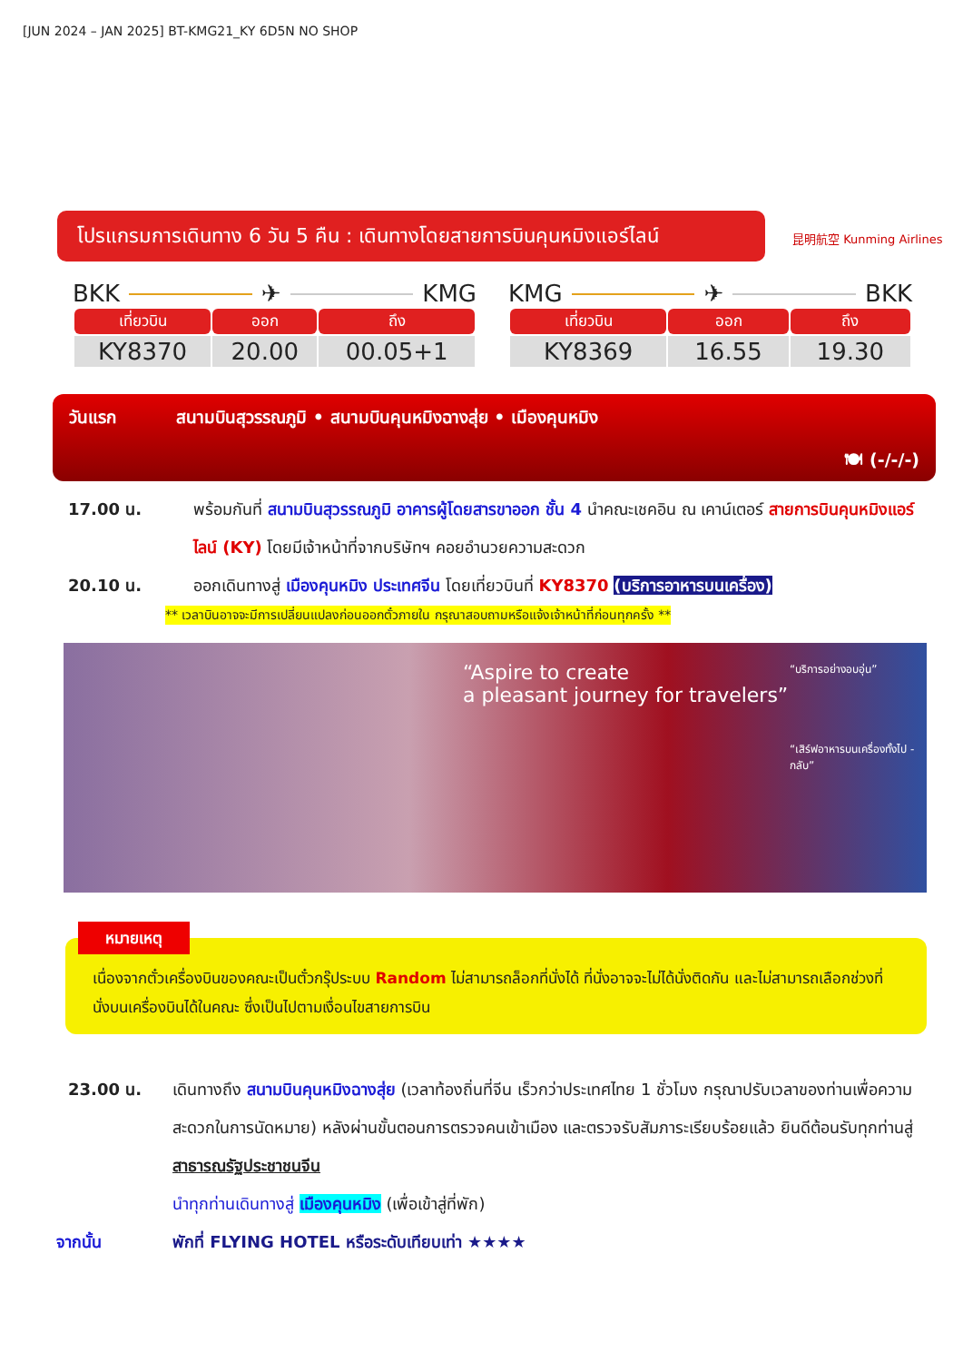[JUN 2024 – JAN 2025] BT-KMG21_KY 6D5N NO SHOP
โปรแกรมการเดินทาง 6 วัน 5 คืน : เดินทางโดยสายการบินคุนหมิงแอร์ไลน์
昆明航空 Kunming Airlines
BKK ✈ KMG
| เที่ยวบิน | ออก | ถึง |
| --- | --- | --- |
| KY8370 | 20.00 | 00.05+1 |
KMG ✈ BKK
| เที่ยวบิน | ออก | ถึง |
| --- | --- | --- |
| KY8369 | 16.55 | 19.30 |
วันแรก สนามบินสุวรรณภูมิ • สนามบินคุนหมิงฉางสุ่ย • เมืองคุนหมิง
🍽 (-/-/-)
17.00 น. พร้อมกันที่ สนามบินสุวรรณภูมิ อาคารผู้โดยสารขาออก ชั้น 4 นำคณะเชคอิน ณ เคาน์เตอร์ สายการบินคุนหมิงแอร์ไลน์ (KY) โดยมีเจ้าหน้าที่จากบริษัทฯ คอยอำนวยความสะดวก
20.10 น. ออกเดินทางสู่ เมืองคุนหมิง ประเทศจีน โดยเที่ยวบินที่ KY8370 (บริการอาหารบนเครื่อง)
** เวลาบินอาจจะมีการเปลี่ยนแปลงก่อนออกตั๋วภายใน กรุณาสอบถามหรือแจ้งเจ้าหน้าที่ก่อนทุกครั้ง **
“Aspire to create
a pleasant journey for travelers”
“บริการอย่างอบอุ่น”
“เสิร์ฟอาหารบนเครื่องทั้งไป - กลับ”
หมายเหตุ
เนื่องจากตั๋วเครื่องบินของคณะเป็นตั๋วกรุ๊ประบบ Random ไม่สามารถล็อกที่นั่งได้ ที่นั่งอาจจะไม่ได้นั่งติดกัน และไม่สามารถเลือกช่วงที่นั่งบนเครื่องบินได้ในคณะ ซึ่งเป็นไปตามเงื่อนไขสายการบิน
23.00 น. เดินทางถึง สนามบินคุนหมิงฉางสุ่ย (เวลาท้องถิ่นที่จีน เร็วกว่าประเทศไทย 1 ชั่วโมง กรุณาปรับเวลาของท่านเพื่อความสะดวกในการนัดหมาย) หลังผ่านขั้นตอนการตรวจคนเข้าเมือง และตรวจรับสัมภาระเรียบร้อยแล้ว ยินดีต้อนรับทุกท่านสู่ สาธารณรัฐประชาชนจีน
นำทุกท่านเดินทางสู่ เมืองคุนหมิง (เพื่อเข้าสู่ที่พัก)
จากนั้น พักที่ FLYING HOTEL หรือระดับเทียบเท่า ★★★★